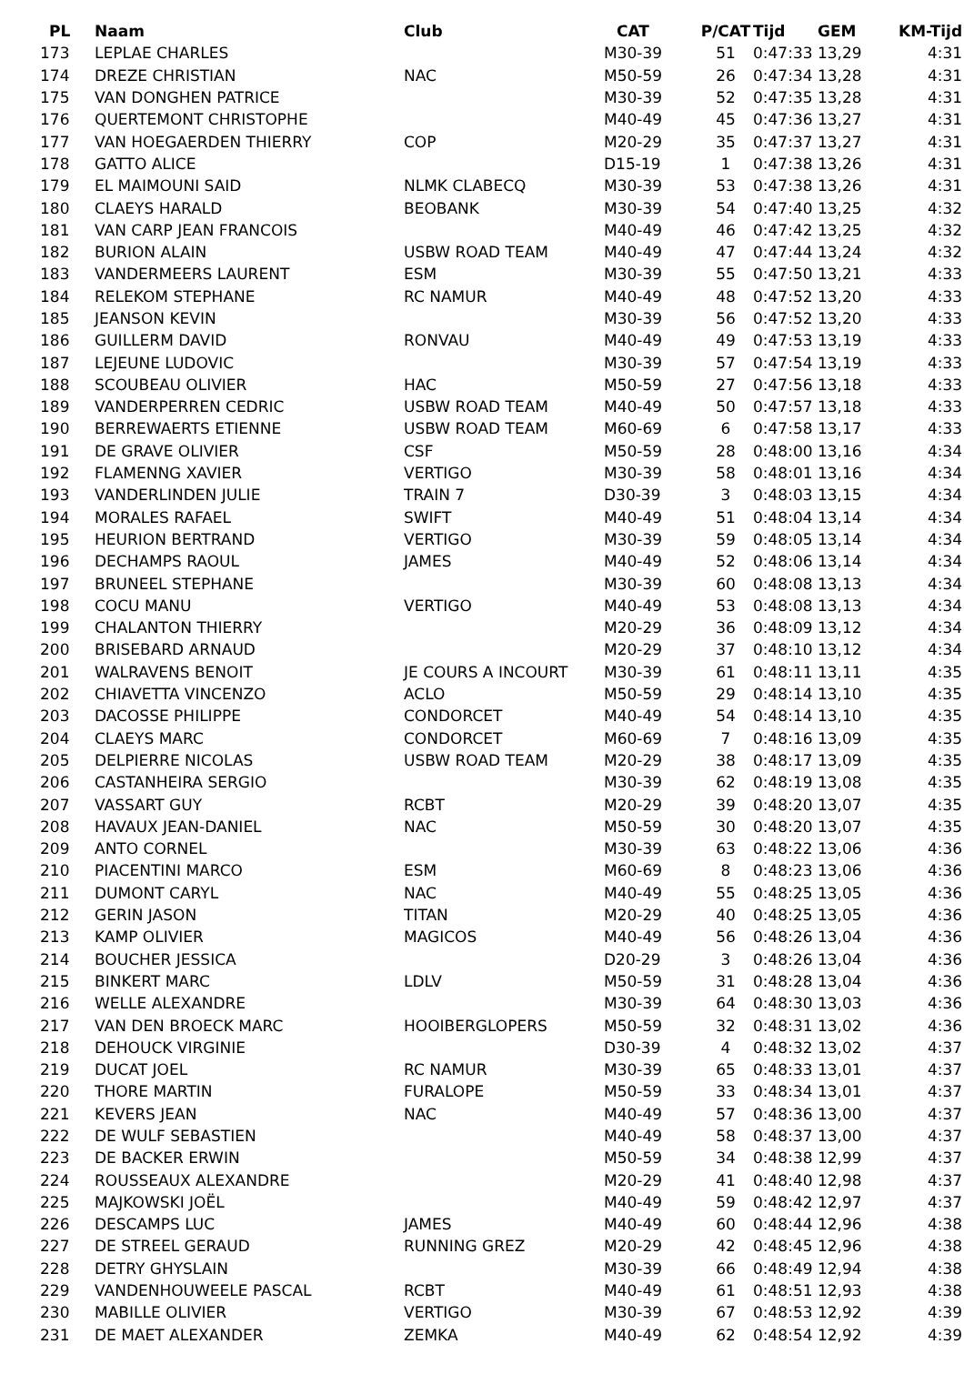| PL | Naam | Club | CAT | P/CAT | Tijd GEM | KM-Tijd |
| --- | --- | --- | --- | --- | --- | --- |
| 173 | LEPLAE CHARLES | | M30-39 | 51 | 0:47:33 13,29 | 4:31 |
| 174 | DREZE CHRISTIAN | NAC | M50-59 | 26 | 0:47:34 13,28 | 4:31 |
| 175 | VAN DONGHEN PATRICE | | M30-39 | 52 | 0:47:35 13,28 | 4:31 |
| 176 | QUERTEMONT CHRISTOPHE | | M40-49 | 45 | 0:47:36 13,27 | 4:31 |
| 177 | VAN HOEGAERDEN THIERRY | COP | M20-29 | 35 | 0:47:37 13,27 | 4:31 |
| 178 | GATTO ALICE | | D15-19 | 1 | 0:47:38 13,26 | 4:31 |
| 179 | EL MAIMOUNI SAID | NLMK CLABECQ | M30-39 | 53 | 0:47:38 13,26 | 4:31 |
| 180 | CLAEYS HARALD | BEOBANK | M30-39 | 54 | 0:47:40 13,25 | 4:32 |
| 181 | VAN CARP JEAN FRANCOIS | | M40-49 | 46 | 0:47:42 13,25 | 4:32 |
| 182 | BURION ALAIN | USBW ROAD TEAM | M40-49 | 47 | 0:47:44 13,24 | 4:32 |
| 183 | VANDERMEERS LAURENT | ESM | M30-39 | 55 | 0:47:50 13,21 | 4:33 |
| 184 | RELEKOM STEPHANE | RC NAMUR | M40-49 | 48 | 0:47:52 13,20 | 4:33 |
| 185 | JEANSON KEVIN | | M30-39 | 56 | 0:47:52 13,20 | 4:33 |
| 186 | GUILLERM DAVID | RONVAU | M40-49 | 49 | 0:47:53 13,19 | 4:33 |
| 187 | LEJEUNE LUDOVIC | | M30-39 | 57 | 0:47:54 13,19 | 4:33 |
| 188 | SCOUBEAU OLIVIER | HAC | M50-59 | 27 | 0:47:56 13,18 | 4:33 |
| 189 | VANDERPERREN CEDRIC | USBW ROAD TEAM | M40-49 | 50 | 0:47:57 13,18 | 4:33 |
| 190 | BERREWAERTS ETIENNE | USBW ROAD TEAM | M60-69 | 6 | 0:47:58 13,17 | 4:33 |
| 191 | DE GRAVE OLIVIER | CSF | M50-59 | 28 | 0:48:00 13,16 | 4:34 |
| 192 | FLAMENNG XAVIER | VERTIGO | M30-39 | 58 | 0:48:01 13,16 | 4:34 |
| 193 | VANDERLINDEN JULIE | TRAIN 7 | D30-39 | 3 | 0:48:03 13,15 | 4:34 |
| 194 | MORALES RAFAEL | SWIFT | M40-49 | 51 | 0:48:04 13,14 | 4:34 |
| 195 | HEURION BERTRAND | VERTIGO | M30-39 | 59 | 0:48:05 13,14 | 4:34 |
| 196 | DECHAMPS RAOUL | JAMES | M40-49 | 52 | 0:48:06 13,14 | 4:34 |
| 197 | BRUNEEL STEPHANE | | M30-39 | 60 | 0:48:08 13,13 | 4:34 |
| 198 | COCU MANU | VERTIGO | M40-49 | 53 | 0:48:08 13,13 | 4:34 |
| 199 | CHALANTON THIERRY | | M20-29 | 36 | 0:48:09 13,12 | 4:34 |
| 200 | BRISEBARD ARNAUD | | M20-29 | 37 | 0:48:10 13,12 | 4:34 |
| 201 | WALRAVENS BENOIT | JE COURS A INCOURT | M30-39 | 61 | 0:48:11 13,11 | 4:35 |
| 202 | CHIAVETTA VINCENZO | ACLO | M50-59 | 29 | 0:48:14 13,10 | 4:35 |
| 203 | DACOSSE PHILIPPE | CONDORCET | M40-49 | 54 | 0:48:14 13,10 | 4:35 |
| 204 | CLAEYS MARC | CONDORCET | M60-69 | 7 | 0:48:16 13,09 | 4:35 |
| 205 | DELPIERRE NICOLAS | USBW ROAD TEAM | M20-29 | 38 | 0:48:17 13,09 | 4:35 |
| 206 | CASTANHEIRA SERGIO | | M30-39 | 62 | 0:48:19 13,08 | 4:35 |
| 207 | VASSART GUY | RCBT | M20-29 | 39 | 0:48:20 13,07 | 4:35 |
| 208 | HAVAUX JEAN-DANIEL | NAC | M50-59 | 30 | 0:48:20 13,07 | 4:35 |
| 209 | ANTO CORNEL | | M30-39 | 63 | 0:48:22 13,06 | 4:36 |
| 210 | PIACENTINI MARCO | ESM | M60-69 | 8 | 0:48:23 13,06 | 4:36 |
| 211 | DUMONT CARYL | NAC | M40-49 | 55 | 0:48:25 13,05 | 4:36 |
| 212 | GERIN JASON | TITAN | M20-29 | 40 | 0:48:25 13,05 | 4:36 |
| 213 | KAMP OLIVIER | MAGICOS | M40-49 | 56 | 0:48:26 13,04 | 4:36 |
| 214 | BOUCHER JESSICA | | D20-29 | 3 | 0:48:26 13,04 | 4:36 |
| 215 | BINKERT MARC | LDLV | M50-59 | 31 | 0:48:28 13,04 | 4:36 |
| 216 | WELLE ALEXANDRE | | M30-39 | 64 | 0:48:30 13,03 | 4:36 |
| 217 | VAN DEN BROECK MARC | HOOIBERGLOPERS | M50-59 | 32 | 0:48:31 13,02 | 4:36 |
| 218 | DEHOUCK VIRGINIE | | D30-39 | 4 | 0:48:32 13,02 | 4:37 |
| 219 | DUCAT JOEL | RC NAMUR | M30-39 | 65 | 0:48:33 13,01 | 4:37 |
| 220 | THORE MARTIN | FURALOPE | M50-59 | 33 | 0:48:34 13,01 | 4:37 |
| 221 | KEVERS JEAN | NAC | M40-49 | 57 | 0:48:36 13,00 | 4:37 |
| 222 | DE WULF SEBASTIEN | | M40-49 | 58 | 0:48:37 13,00 | 4:37 |
| 223 | DE BACKER ERWIN | | M50-59 | 34 | 0:48:38 12,99 | 4:37 |
| 224 | ROUSSEAUX ALEXANDRE | | M20-29 | 41 | 0:48:40 12,98 | 4:37 |
| 225 | MAJKOWSKI JOËL | | M40-49 | 59 | 0:48:42 12,97 | 4:37 |
| 226 | DESCAMPS LUC | JAMES | M40-49 | 60 | 0:48:44 12,96 | 4:38 |
| 227 | DE STREEL GERAUD | RUNNING GREZ | M20-29 | 42 | 0:48:45 12,96 | 4:38 |
| 228 | DETRY GHYSLAIN | | M30-39 | 66 | 0:48:49 12,94 | 4:38 |
| 229 | VANDENHOUWEELE PASCAL | RCBT | M40-49 | 61 | 0:48:51 12,93 | 4:38 |
| 230 | MABILLE OLIVIER | VERTIGO | M30-39 | 67 | 0:48:53 12,92 | 4:39 |
| 231 | DE MAET ALEXANDER | ZEMKA | M40-49 | 62 | 0:48:54 12,92 | 4:39 |